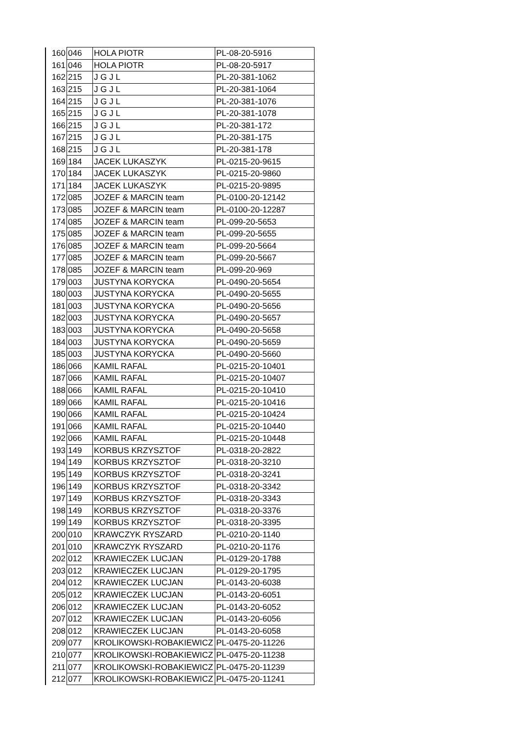| 160 | 046 | HOLA PIOTR | PL-08-20-5916 |
| 161 | 046 | HOLA PIOTR | PL-08-20-5917 |
| 162 | 215 | J G J L | PL-20-381-1062 |
| 163 | 215 | J G J L | PL-20-381-1064 |
| 164 | 215 | J G J L | PL-20-381-1076 |
| 165 | 215 | J G J L | PL-20-381-1078 |
| 166 | 215 | J G J L | PL-20-381-172 |
| 167 | 215 | J G J L | PL-20-381-175 |
| 168 | 215 | J G J L | PL-20-381-178 |
| 169 | 184 | JACEK LUKASZYK | PL-0215-20-9615 |
| 170 | 184 | JACEK LUKASZYK | PL-0215-20-9860 |
| 171 | 184 | JACEK LUKASZYK | PL-0215-20-9895 |
| 172 | 085 | JOZEF & MARCIN team | PL-0100-20-12142 |
| 173 | 085 | JOZEF & MARCIN team | PL-0100-20-12287 |
| 174 | 085 | JOZEF & MARCIN team | PL-099-20-5653 |
| 175 | 085 | JOZEF & MARCIN team | PL-099-20-5655 |
| 176 | 085 | JOZEF & MARCIN team | PL-099-20-5664 |
| 177 | 085 | JOZEF & MARCIN team | PL-099-20-5667 |
| 178 | 085 | JOZEF & MARCIN team | PL-099-20-969 |
| 179 | 003 | JUSTYNA KORYCKA | PL-0490-20-5654 |
| 180 | 003 | JUSTYNA KORYCKA | PL-0490-20-5655 |
| 181 | 003 | JUSTYNA KORYCKA | PL-0490-20-5656 |
| 182 | 003 | JUSTYNA KORYCKA | PL-0490-20-5657 |
| 183 | 003 | JUSTYNA KORYCKA | PL-0490-20-5658 |
| 184 | 003 | JUSTYNA KORYCKA | PL-0490-20-5659 |
| 185 | 003 | JUSTYNA KORYCKA | PL-0490-20-5660 |
| 186 | 066 | KAMIL RAFAL | PL-0215-20-10401 |
| 187 | 066 | KAMIL RAFAL | PL-0215-20-10407 |
| 188 | 066 | KAMIL RAFAL | PL-0215-20-10410 |
| 189 | 066 | KAMIL RAFAL | PL-0215-20-10416 |
| 190 | 066 | KAMIL RAFAL | PL-0215-20-10424 |
| 191 | 066 | KAMIL RAFAL | PL-0215-20-10440 |
| 192 | 066 | KAMIL RAFAL | PL-0215-20-10448 |
| 193 | 149 | KORBUS KRZYSZTOF | PL-0318-20-2822 |
| 194 | 149 | KORBUS KRZYSZTOF | PL-0318-20-3210 |
| 195 | 149 | KORBUS KRZYSZTOF | PL-0318-20-3241 |
| 196 | 149 | KORBUS KRZYSZTOF | PL-0318-20-3342 |
| 197 | 149 | KORBUS KRZYSZTOF | PL-0318-20-3343 |
| 198 | 149 | KORBUS KRZYSZTOF | PL-0318-20-3376 |
| 199 | 149 | KORBUS KRZYSZTOF | PL-0318-20-3395 |
| 200 | 010 | KRAWCZYK RYSZARD | PL-0210-20-1140 |
| 201 | 010 | KRAWCZYK RYSZARD | PL-0210-20-1176 |
| 202 | 012 | KRAWIECZEK LUCJAN | PL-0129-20-1788 |
| 203 | 012 | KRAWIECZEK LUCJAN | PL-0129-20-1795 |
| 204 | 012 | KRAWIECZEK LUCJAN | PL-0143-20-6038 |
| 205 | 012 | KRAWIECZEK LUCJAN | PL-0143-20-6051 |
| 206 | 012 | KRAWIECZEK LUCJAN | PL-0143-20-6052 |
| 207 | 012 | KRAWIECZEK LUCJAN | PL-0143-20-6056 |
| 208 | 012 | KRAWIECZEK LUCJAN | PL-0143-20-6058 |
| 209 | 077 | KROLIKOWSKI-ROBAKIEWICZ | PL-0475-20-11226 |
| 210 | 077 | KROLIKOWSKI-ROBAKIEWICZ | PL-0475-20-11238 |
| 211 | 077 | KROLIKOWSKI-ROBAKIEWICZ | PL-0475-20-11239 |
| 212 | 077 | KROLIKOWSKI-ROBAKIEWICZ | PL-0475-20-11241 |